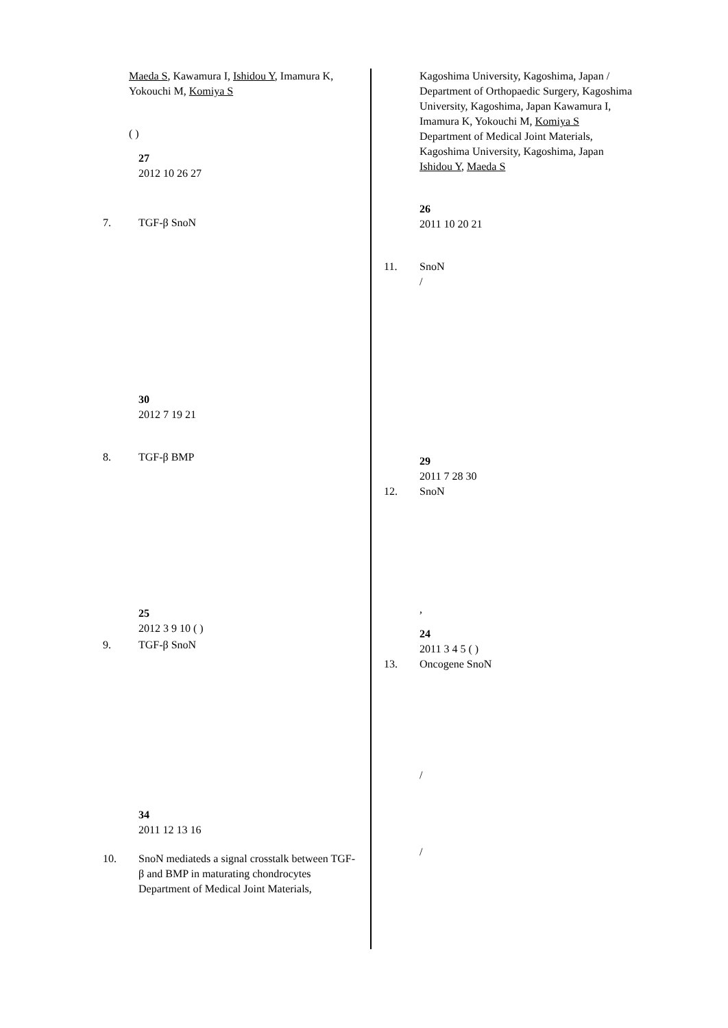Maeda S, Kawamura I, Ishidou Y, Imamura K, Yokouchi M, Komiya S
( )
27
2012 10 26 27
7. TGF-β SnoN
30
2012 7 19 21
8. TGF-β BMP
25
2012 3 9 10 ( )
9. TGF-β SnoN
34
2011 12 13 16
10. SnoN mediateds a signal crosstalk between TGF-β and BMP in maturating chondrocytes
Department of Medical Joint Materials,
Kagoshima University, Kagoshima, Japan / Department of Orthopaedic Surgery, Kagoshima University, Kagoshima, Japan Kawamura I, Imamura K, Yokouchi M, Komiya S
Department of Medical Joint Materials, Kagoshima University, Kagoshima, Japan
Ishidou Y, Maeda S
26
2011 10 20 21
11. SnoN
/
29
2011 7 28 30
12. SnoN
,
24
2011 3 4 5 ( )
13. Oncogene SnoN
/
/